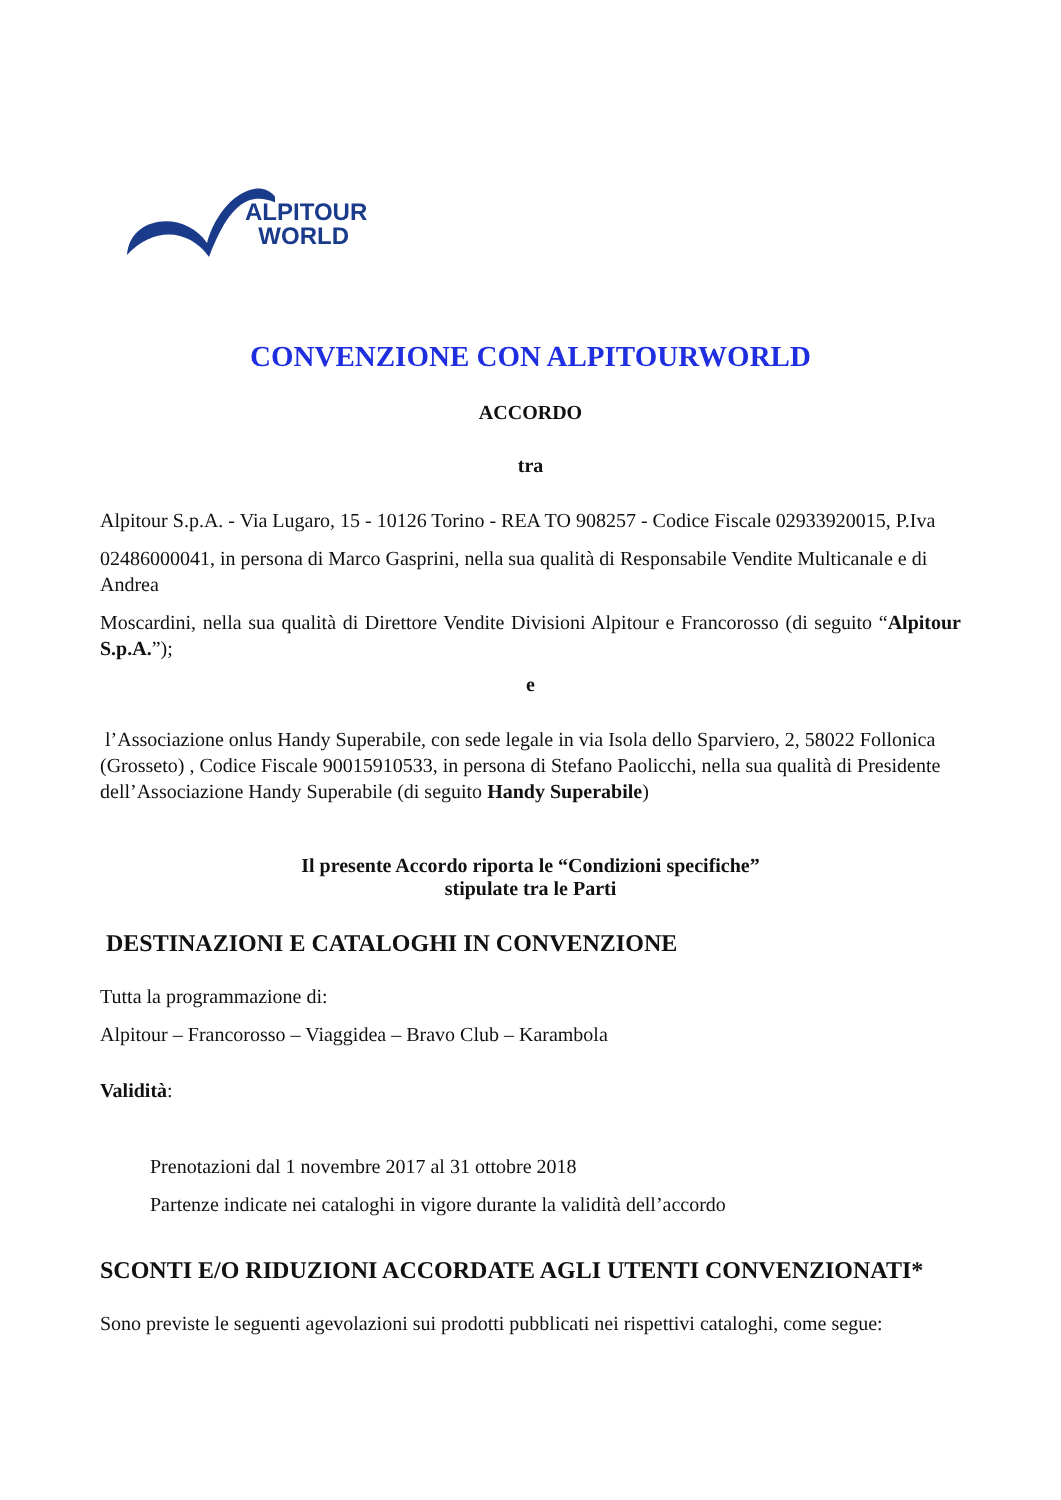ALPITOUR
WORLD
CONVENZIONE CON ALPITOURWORLD
ACCORDO
tra
Alpitour S.p.A. - Via Lugaro, 15 - 10126 Torino - REA TO 908257 - Codice Fiscale 02933920015, P.Iva
02486000041, in persona di Marco Gasprini, nella sua qualità di Responsabile Vendite Multicanale e di Andrea
Moscardini, nella sua qualità di Direttore Vendite Divisioni Alpitour e Francorosso (di seguito “Alpitour S.p.A.”);
e
l’Associazione onlus Handy Superabile, con sede legale in via Isola dello Sparviero, 2, 58022 Follonica (Grosseto) , Codice Fiscale 90015910533, in persona di Stefano Paolicchi, nella sua qualità di Presidente dell’Associazione Handy Superabile (di seguito Handy Superabile)
Il presente Accordo riporta le “Condizioni specifiche”
stipulate tra le Parti
DESTINAZIONI E CATALOGHI IN CONVENZIONE
Tutta la programmazione di:
Alpitour – Francorosso – Viaggidea – Bravo Club – Karambola
Validità:
Prenotazioni dal 1 novembre 2017 al 31 ottobre 2018
Partenze indicate nei cataloghi in vigore durante la validità dell’accordo
SCONTI E/O RIDUZIONI ACCORDATE AGLI UTENTI CONVENZIONATI*
Sono previste le seguenti agevolazioni sui prodotti pubblicati nei rispettivi cataloghi, come segue: